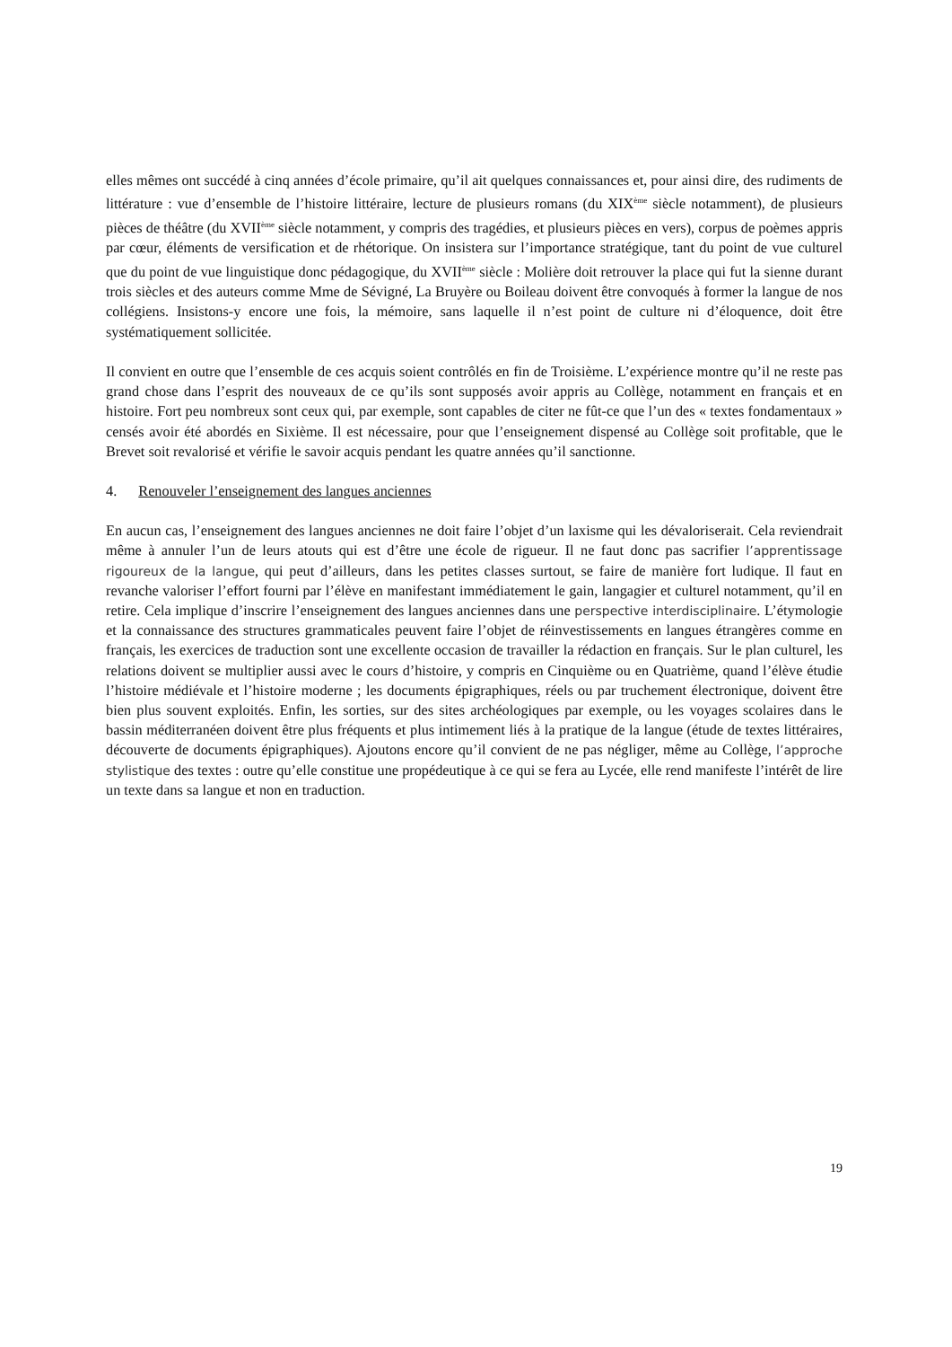elles mêmes ont succédé à cinq années d’école primaire, qu’il ait quelques connaissances et, pour ainsi dire, des rudiments de littérature : vue d’ensemble de l’histoire littéraire, lecture de plusieurs romans (du XIX<sup>ème</sup> siècle notamment), de plusieurs pièces de théâtre (du XVII<sup>ème</sup> siècle notamment, y compris des tragédies, et plusieurs pièces en vers), corpus de poèmes appris par cœur, éléments de versification et de rhétorique. On insistera sur l’importance stratégique, tant du point de vue culturel que du point de vue linguistique donc pédagogique, du XVII<sup>ème</sup> siècle : Molière doit retrouver la place qui fut la sienne durant trois siècles et des auteurs comme Mme de Sévigné, La Bruyère ou Boileau doivent être convoqués à former la langue de nos collégiens. Insistons-y encore une fois, la mémoire, sans laquelle il n’est point de culture ni d’éloquence, doit être systématiquement sollicitée.
Il convient en outre que l’ensemble de ces acquis soient contrôlés en fin de Troisième. L’expérience montre qu’il ne reste pas grand chose dans l’esprit des nouveaux de ce qu’ils sont supposés avoir appris au Collège, notamment en français et en histoire. Fort peu nombreux sont ceux qui, par exemple, sont capables de citer ne fût-ce que l’un des « textes fondamentaux » censés avoir été abordés en Sixième. Il est nécessaire, pour que l’enseignement dispensé au Collège soit profitable, que le Brevet soit revalorisé et vérifie le savoir acquis pendant les quatre années qu’il sanctionne.
4. Renouveler l’enseignement des langues anciennes
En aucun cas, l’enseignement des langues anciennes ne doit faire l’objet d’un laxisme qui les dévaloriserait. Cela reviendrait même à annuler l’un de leurs atouts qui est d’être une école de rigueur. Il ne faut donc pas sacrifier l’apprentissage rigoureux de la langue, qui peut d’ailleurs, dans les petites classes surtout, se faire de manière fort ludique. Il faut en revanche valoriser l’effort fourni par l’élève en manifestant immédiatement le gain, langagier et culturel notamment, qu’il en retire. Cela implique d’inscrire l’enseignement des langues anciennes dans une perspective interdisciplinaire. L’étymologie et la connaissance des structures grammaticales peuvent faire l’objet de réinvestissements en langues étrangères comme en français, les exercices de traduction sont une excellente occasion de travailler la rédaction en français. Sur le plan culturel, les relations doivent se multiplier aussi avec le cours d’histoire, y compris en Cinquième ou en Quatrième, quand l’élève étudie l’histoire médiévale et l’histoire moderne ; les documents épigraphiques, réels ou par truchement électronique, doivent être bien plus souvent exploités. Enfin, les sorties, sur des sites archéologiques par exemple, ou les voyages scolaires dans le bassin méditerranéen doivent être plus fréquents et plus intimement liés à la pratique de la langue (étude de textes littéraires, découverte de documents épigraphiques). Ajoutons encore qu’il convient de ne pas négliger, même au Collège, l’approche stylistique des textes : outre qu’elle constitue une propédeutique à ce qui se fera au Lycée, elle rend manifeste l’intérêt de lire un texte dans sa langue et non en traduction.
19